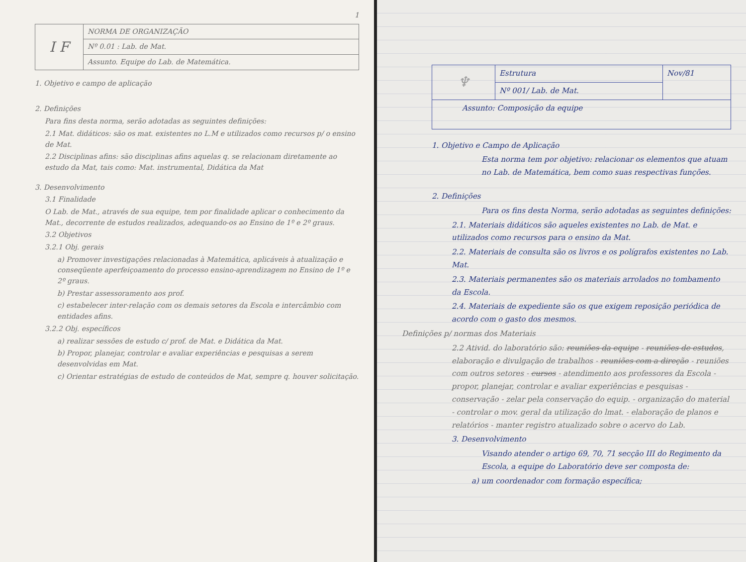1
| I F | NORMA DE ORGANIZAÇÃO |
| | Nº 0.01 : Lab. de Mat. |
| | Assunto. Equipe do Lab. de Matemática. |
1. Objetivo e campo de aplicação
2. Definições
Para fins desta norma, serão adotadas as seguintes definições:
2.1 Mat. didáticos: são os mat. existentes no L.M e utilizados como recursos p/ o ensino de Mat.
2.2 Disciplinas afins: são disciplinas afins aquelas q. se relacionam diretamente ao estudo da Mat, tais como: Mat. instrumental, Didática da Mat
3. Desenvolvimento
3.1 Finalidade
O Lab. de Mat., através de sua equipe, tem por finalidade aplicar o conhecimento da Mat., decorrente de estudos realizados, adequando-os ao Ensino de 1º e 2º graus.
3.2 Objetivos
3.2.1 Obj. gerais
a) Promover investigações relacionadas à Matemática, aplicáveis à atualização e conseqüente aperfeiçoamento do processo ensino-aprendizagem no Ensino de 1º e 2º graus.
b) Prestar assessoramento aos prof.
c) estabelecer inter-relação com os demais setores da Escola e intercâmbio com entidades afins.
3.2.2 Obj. específicos
a) realizar sessões de estudo c/ prof. de Mat. e Didática da Mat.
b) Propor, planejar, controlar e avaliar experiências e pesquisas a serem desenvolvidas em Mat.
c) Orientar estratégias de estudo de conteúdos de Mat, sempre q. houver solicitação.
| ♆ | Estrutura | Nov/81 |
| | Nº 001/ Lab. de Mat. | |
| Assunto: Composição da equipe | | |
1. Objetivo e Campo de Aplicação
Esta norma tem por objetivo: relacionar os elementos que atuam no Lab. de Matemática, bem como suas respectivas funções.
2. Definições
Para os fins desta Norma, serão adotadas as seguintes definições:
2.1. Materiais didáticos são aqueles existentes no Lab. de Mat. e utilizados como recursos para o ensino da Mat.
2.2. Materiais de consulta são os livros e os polígrafos existentes no Lab. Mat.
2.3. Materiais permanentes são os materiais arrolados no tombamento da Escola.
2.4. Materiais de expediente são os que exigem reposição periódica de acordo com o gasto dos mesmos.
Definições p/ normas dos Materiais
2.2 Ativid. do laboratório são: reuniões da equipe - reuniões de estudos, elaboração e divulgação de trabalhos - reuniões com a direção - reuniões com outros setores - cursos - atendimento aos professores da Escola - propor, planejar, controlar e avaliar experiências e pesquisas - conservação - zelar pela conservação do equip. - organização do material - controlar o mov. geral da utilização do lmat. - elaboração de planos e relatórios - manter registro atualizado sobre o acervo do Lab.
3. Desenvolvimento
Visando atender o artigo 69, 70, 71 secção III do Regimento da Escola, a equipe do Laboratório deve ser composta de:
a) um coordenador com formação específica;